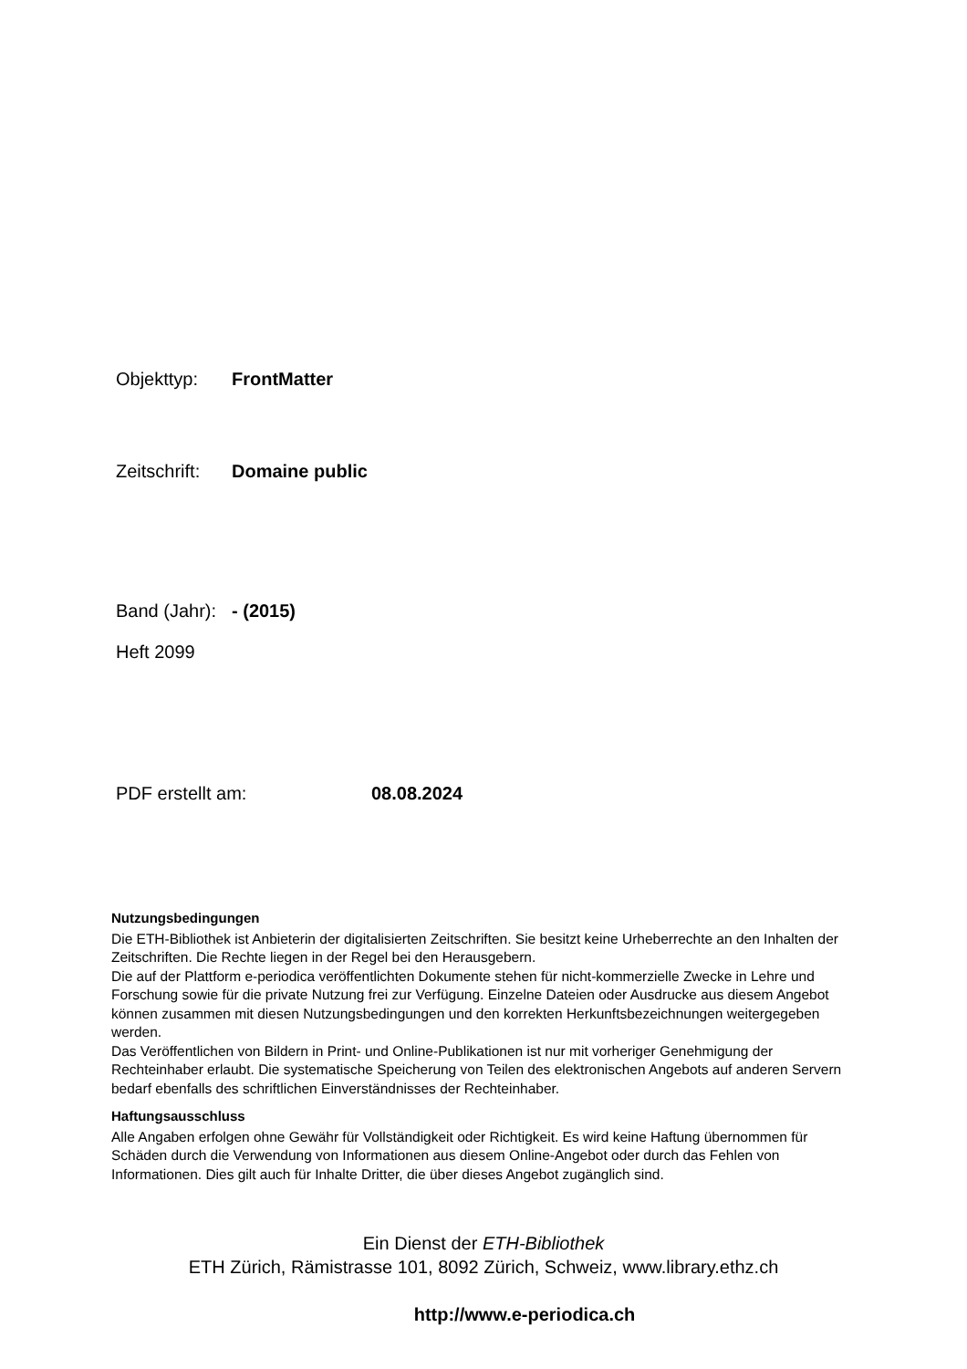Objekttyp: FrontMatter
Zeitschrift: Domaine public
Band (Jahr): - (2015)
Heft 2099
PDF erstellt am: 08.08.2024
Nutzungsbedingungen
Die ETH-Bibliothek ist Anbieterin der digitalisierten Zeitschriften. Sie besitzt keine Urheberrechte an den Inhalten der Zeitschriften. Die Rechte liegen in der Regel bei den Herausgebern.
Die auf der Plattform e-periodica veröffentlichten Dokumente stehen für nicht-kommerzielle Zwecke in Lehre und Forschung sowie für die private Nutzung frei zur Verfügung. Einzelne Dateien oder Ausdrucke aus diesem Angebot können zusammen mit diesen Nutzungsbedingungen und den korrekten Herkunftsbezeichnungen weitergegeben werden.
Das Veröffentlichen von Bildern in Print- und Online-Publikationen ist nur mit vorheriger Genehmigung der Rechteinhaber erlaubt. Die systematische Speicherung von Teilen des elektronischen Angebots auf anderen Servern bedarf ebenfalls des schriftlichen Einverständnisses der Rechteinhaber.
Haftungsausschluss
Alle Angaben erfolgen ohne Gewähr für Vollständigkeit oder Richtigkeit. Es wird keine Haftung übernommen für Schäden durch die Verwendung von Informationen aus diesem Online-Angebot oder durch das Fehlen von Informationen. Dies gilt auch für Inhalte Dritter, die über dieses Angebot zugänglich sind.
Ein Dienst der ETH-Bibliothek
ETH Zürich, Rämistrasse 101, 8092 Zürich, Schweiz, www.library.ethz.ch
http://www.e-periodica.ch